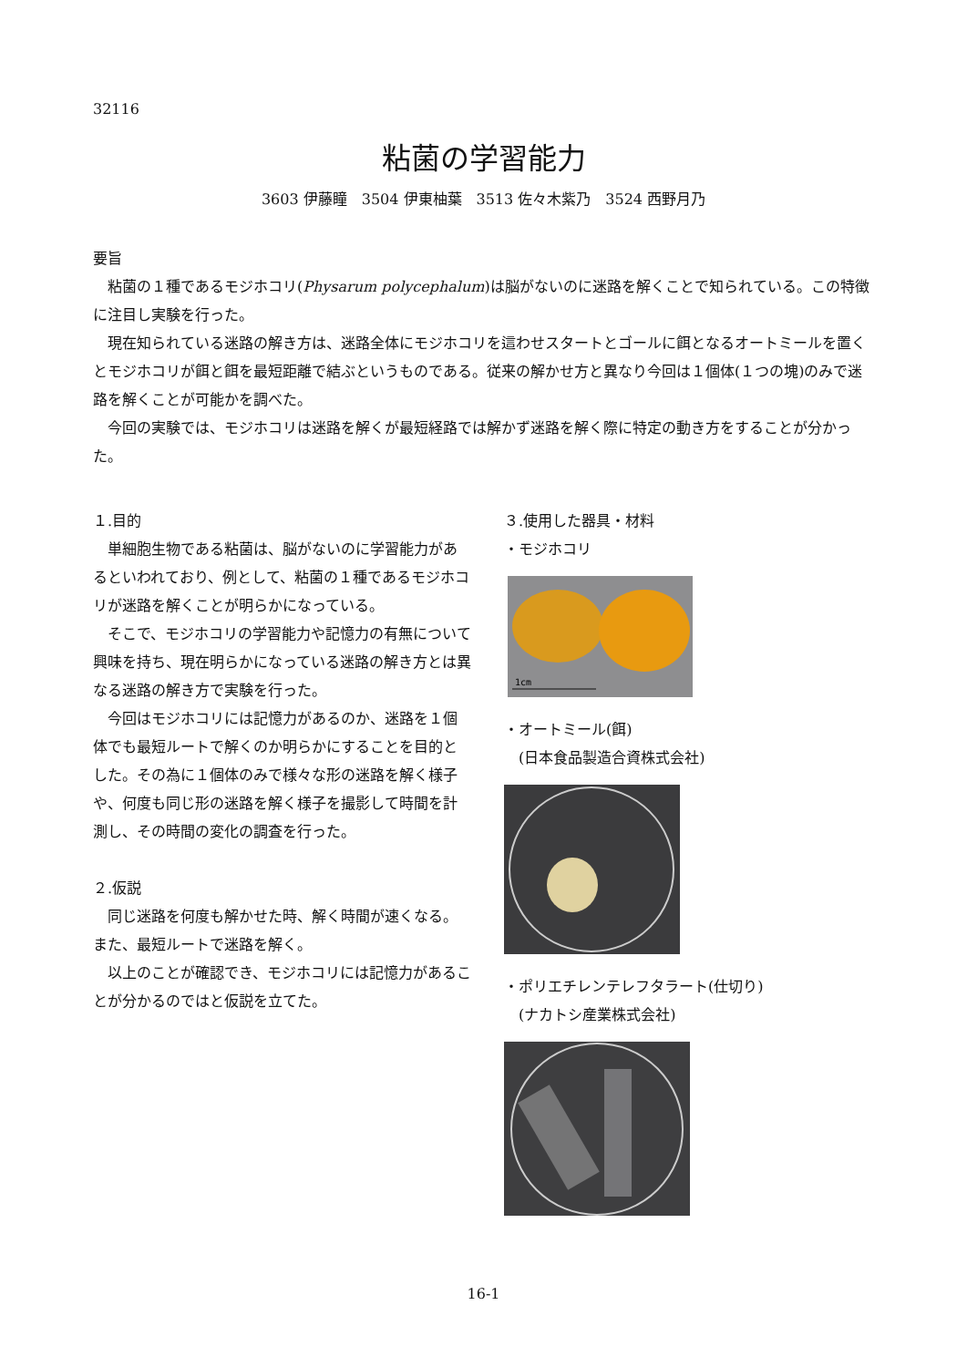32116
粘菌の学習能力
3603 伊藤瞳　3504 伊東柚葉　3513 佐々木紫乃　3524 西野月乃
要旨
粘菌の１種であるモジホコリ(Physarum polycephalum)は脳がないのに迷路を解くことで知られている。この特徴に注目し実験を行った。
現在知られている迷路の解き方は、迷路全体にモジホコリを這わせスタートとゴールに餌となるオートミールを置くとモジホコリが餌と餌を最短距離で結ぶというものである。従来の解かせ方と異なり今回は１個体(１つの塊)のみで迷路を解くことが可能かを調べた。
今回の実験では、モジホコリは迷路を解くが最短経路では解かず迷路を解く際に特定の動き方をすることが分かった。
１.目的
単細胞生物である粘菌は、脳がないのに学習能力があるといわれており、例として、粘菌の１種であるモジホコリが迷路を解くことが明らかになっている。
そこで、モジホコリの学習能力や記憶力の有無について興味を持ち、現在明らかになっている迷路の解き方とは異なる迷路の解き方で実験を行った。
今回はモジホコリには記憶力があるのか、迷路を１個体でも最短ルートで解くのか明らかにすることを目的とした。その為に１個体のみで様々な形の迷路を解く様子や、何度も同じ形の迷路を解く様子を撮影して時間を計測し、その時間の変化の調査を行った。
２.仮説
同じ迷路を何度も解かせた時、解く時間が速くなる。また、最短ルートで迷路を解く。
以上のことが確認でき、モジホコリには記憶力があることが分かるのではと仮説を立てた。
３.使用した器具・材料
・モジホコリ
1cm
・オートミール(餌)
　(日本食品製造合資株式会社)
・ポリエチレンテレフタラート(仕切り)
　(ナカトシ産業株式会社)
16-1